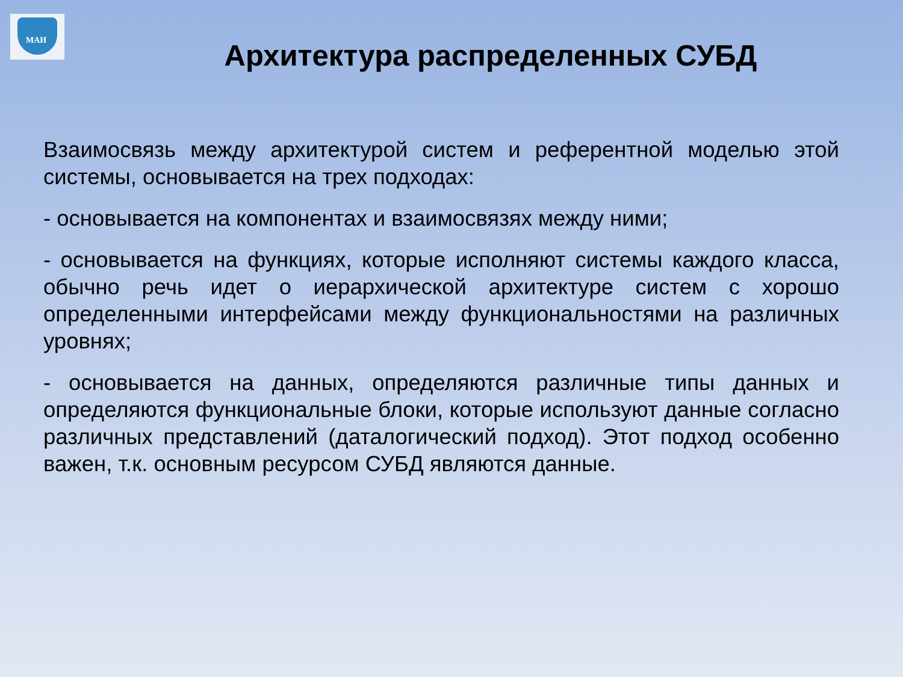МАИ
Архитектура распределенных СУБД
Взаимосвязь между архитектурой систем и референтной моделью этой системы, основывается на трех подходах:
- основывается на компонентах и взаимосвязях между ними;
- основывается на функциях, которые исполняют системы каждого класса, обычно речь идет о иерархической архитектуре систем с хорошо определенными интерфейсами между функциональностями на различных уровнях;
- основывается на данных, определяются различные типы данных и определяются функциональные блоки, которые используют данные согласно различных представлений (даталогический подход). Этот подход особенно важен, т.к. основным ресурсом СУБД являются данные.